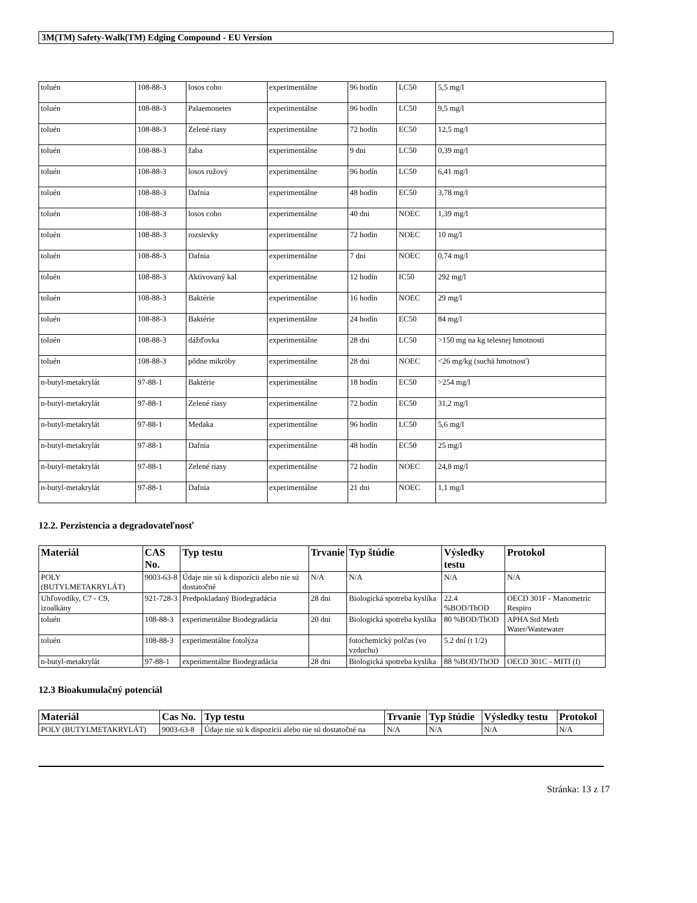3M(TM) Safety-Walk(TM) Edging Compound - EU Version
| toluén | 108-88-3 | losos coho | experimentálne | 96 hodín | LC50 | 5,5 mg/l |
| toluén | 108-88-3 | Palaemonetes | experimentálne | 96 hodín | LC50 | 9,5 mg/l |
| toluén | 108-88-3 | Zelené riasy | experimentálne | 72 hodín | EC50 | 12,5 mg/l |
| toluén | 108-88-3 | žaba | experimentálne | 9 dni | LC50 | 0,39 mg/l |
| toluén | 108-88-3 | losos ružový | experimentálne | 96 hodín | LC50 | 6,41 mg/l |
| toluén | 108-88-3 | Dafnia | experimentálne | 48 hodín | EC50 | 3,78 mg/l |
| toluén | 108-88-3 | losos coho | experimentálne | 40 dni | NOEC | 1,39 mg/l |
| toluén | 108-88-3 | rozsievky | experimentálne | 72 hodín | NOEC | 10 mg/l |
| toluén | 108-88-3 | Dafnia | experimentálne | 7 dni | NOEC | 0,74 mg/l |
| toluén | 108-88-3 | Aktivovaný kal | experimentálne | 12 hodín | IC50 | 292 mg/l |
| toluén | 108-88-3 | Baktérie | experimentálne | 16 hodín | NOEC | 29 mg/l |
| toluén | 108-88-3 | Baktérie | experimentálne | 24 hodín | EC50 | 84 mg/l |
| toluén | 108-88-3 | dážďovka | experimentálne | 28 dni | LC50 | >150 mg na kg telesnej hmotnosti |
| toluén | 108-88-3 | pôdne mikróby | experimentálne | 28 dni | NOEC | <26 mg/kg (suchá hmotnosť) |
| n-butyl-metakrylát | 97-88-1 | Baktérie | experimentálne | 18 hodín | EC50 | >254 mg/l |
| n-butyl-metakrylát | 97-88-1 | Zelené riasy | experimentálne | 72 hodín | EC50 | 31,2 mg/l |
| n-butyl-metakrylát | 97-88-1 | Medaka | experimentálne | 96 hodín | LC50 | 5,6 mg/l |
| n-butyl-metakrylát | 97-88-1 | Dafnia | experimentálne | 48 hodín | EC50 | 25 mg/l |
| n-butyl-metakrylát | 97-88-1 | Zelené riasy | experimentálne | 72 hodín | NOEC | 24,8 mg/l |
| n-butyl-metakrylát | 97-88-1 | Dafnia | experimentálne | 21 dni | NOEC | 1,1 mg/l |
12.2. Perzistencia a degradovateľnosť
| Materiál | CAS No. | Typ testu | Trvanie | Typ štúdie | Výsledky testu | Protokol |
| --- | --- | --- | --- | --- | --- | --- |
| POLY (BUTYLMETAKRYLÁT) | 9003-63-8 | Údaje nie sú k dispozícii alebo nie sú dostatočné | N/A | N/A | N/A | N/A |
| Uhľovodíky, C7 - C9, izoalkány | 921-728-3 | Predpokladaný Biodegradácia | 28 dni | Biologická spotreba kyslíka | 22.4 %BOD/ThOD | OECD 301F - Manometric Respiro |
| toluén | 108-88-3 | experimentálne Biodegradácia | 20 dni | Biologická spotreba kyslíka | 80 %BOD/ThOD | APHA Std Meth Water/Wastewater |
| toluén | 108-88-3 | experimentálne fotolýza | | fotochemický polčas (vo vzduchu) | 5.2 dní (t 1/2) | |
| n-butyl-metakrylát | 97-88-1 | experimentálne Biodegradácia | 28 dni | Biologická spotreba kyslíka | 88 %BOD/ThOD | OECD 301C - MITI (I) |
12.3 Bioakumulačný potenciál
| Materiál | Cas No. | Typ testu | Trvanie | Typ štúdie | Výsledky testu | Protokol |
| --- | --- | --- | --- | --- | --- | --- |
| POLY (BUTYLMETAKRYLÁT) | 9003-63-8 | Údaje nie sú k dispozícii alebo nie sú dostatočné na | N/A | N/A | N/A | N/A |
Stránka: 13 z 17